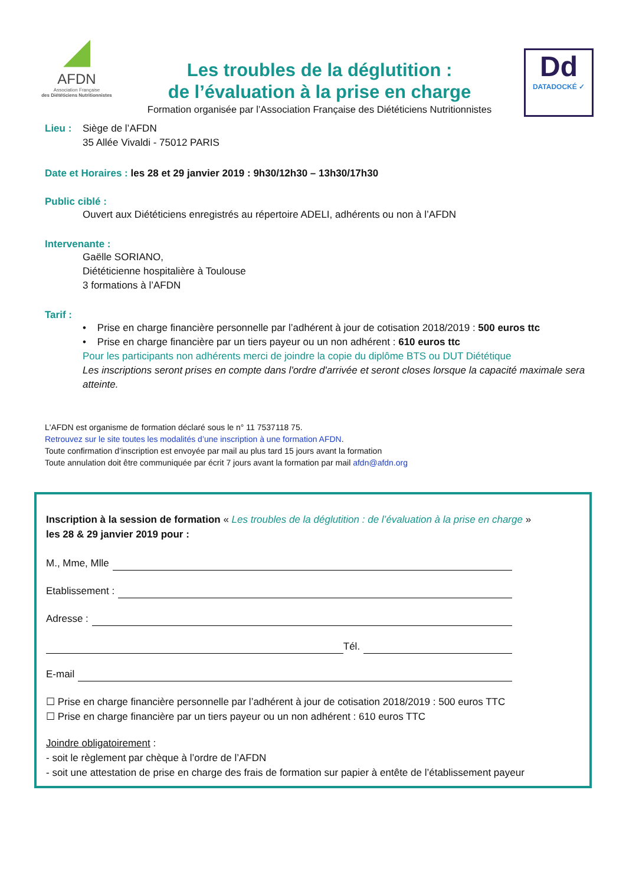◢
AFDN
Association Française
des Diététiciens Nutritionnistes
Les troubles de la déglutition :
de l’évaluation à la prise en charge
Formation organisée par l’Association Française des Diététiciens Nutritionnistes
Dd
DATADOCKÉ ✓
Lieu : Siège de l’AFDN
35 Allée Vivaldi - 75012 PARIS
Date et Horaires : les 28 et 29 janvier 2019 : 9h30/12h30 – 13h30/17h30
Public ciblé :
Ouvert aux Diététiciens enregistrés au répertoire ADELI, adhérents ou non à l’AFDN
Intervenante :
Gaëlle SORIANO,
Diététicienne hospitalière à Toulouse
3 formations à l’AFDN
Tarif :
• Prise en charge financière personnelle par l’adhérent à jour de cotisation 2018/2019 : 500 euros ttc
• Prise en charge financière par un tiers payeur ou un non adhérent : 610 euros ttc
Pour les participants non adhérents merci de joindre la copie du diplôme BTS ou DUT Diététique
Les inscriptions seront prises en compte dans l'ordre d'arrivée et seront closes lorsque la capacité maximale sera atteinte.
L'AFDN est organisme de formation déclaré sous le n° 11 7537118 75.
Retrouvez sur le site toutes les modalités d’une inscription à une formation AFDN.
Toute confirmation d’inscription est envoyée par mail au plus tard 15 jours avant la formation
Toute annulation doit être communiquée par écrit 7 jours avant la formation par mail afdn@afdn.org
Inscription à la session de formation « Les troubles de la déglutition : de l’évaluation à la prise en charge »
les 28 & 29 janvier 2019 pour :
M., Mme, Mlle
Etablissement :
Adresse :
Tél.
E-mail
☐ Prise en charge financière personnelle par l’adhérent à jour de cotisation 2018/2019 : 500 euros TTC
☐ Prise en charge financière par un tiers payeur ou un non adhérent : 610 euros TTC
Joindre obligatoirement :
- soit le règlement par chèque à l’ordre de l’AFDN
- soit une attestation de prise en charge des frais de formation sur papier à entête de l’établissement payeur